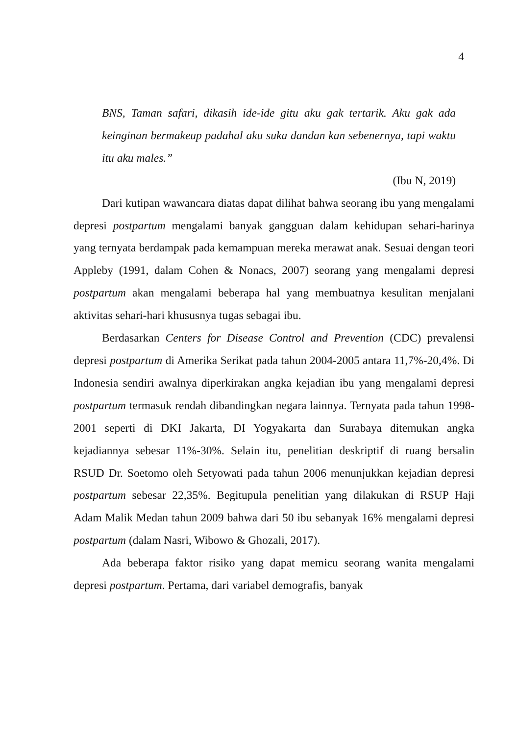4
BNS, Taman safari, dikasih ide-ide gitu aku gak tertarik. Aku gak ada keinginan bermakeup padahal aku suka dandan kan sebenernya, tapi waktu itu aku males.”
(Ibu N, 2019)
Dari kutipan wawancara diatas dapat dilihat bahwa seorang ibu yang mengalami depresi postpartum mengalami banyak gangguan dalam kehidupan sehari-harinya yang ternyata berdampak pada kemampuan mereka merawat anak. Sesuai dengan teori Appleby (1991, dalam Cohen & Nonacs, 2007) seorang yang mengalami depresi postpartum akan mengalami beberapa hal yang membuatnya kesulitan menjalani aktivitas sehari-hari khususnya tugas sebagai ibu.
Berdasarkan Centers for Disease Control and Prevention (CDC) prevalensi depresi postpartum di Amerika Serikat pada tahun 2004-2005 antara 11,7%-20,4%. Di Indonesia sendiri awalnya diperkirakan angka kejadian ibu yang mengalami depresi postpartum termasuk rendah dibandingkan negara lainnya. Ternyata pada tahun 1998-2001 seperti di DKI Jakarta, DI Yogyakarta dan Surabaya ditemukan angka kejadiannya sebesar 11%-30%. Selain itu, penelitian deskriptif di ruang bersalin RSUD Dr. Soetomo oleh Setyowati pada tahun 2006 menunjukkan kejadian depresi postpartum sebesar 22,35%. Begitupula penelitian yang dilakukan di RSUP Haji Adam Malik Medan tahun 2009 bahwa dari 50 ibu sebanyak 16% mengalami depresi postpartum (dalam Nasri, Wibowo & Ghozali, 2017).
Ada beberapa faktor risiko yang dapat memicu seorang wanita mengalami depresi postpartum. Pertama, dari variabel demografis, banyak